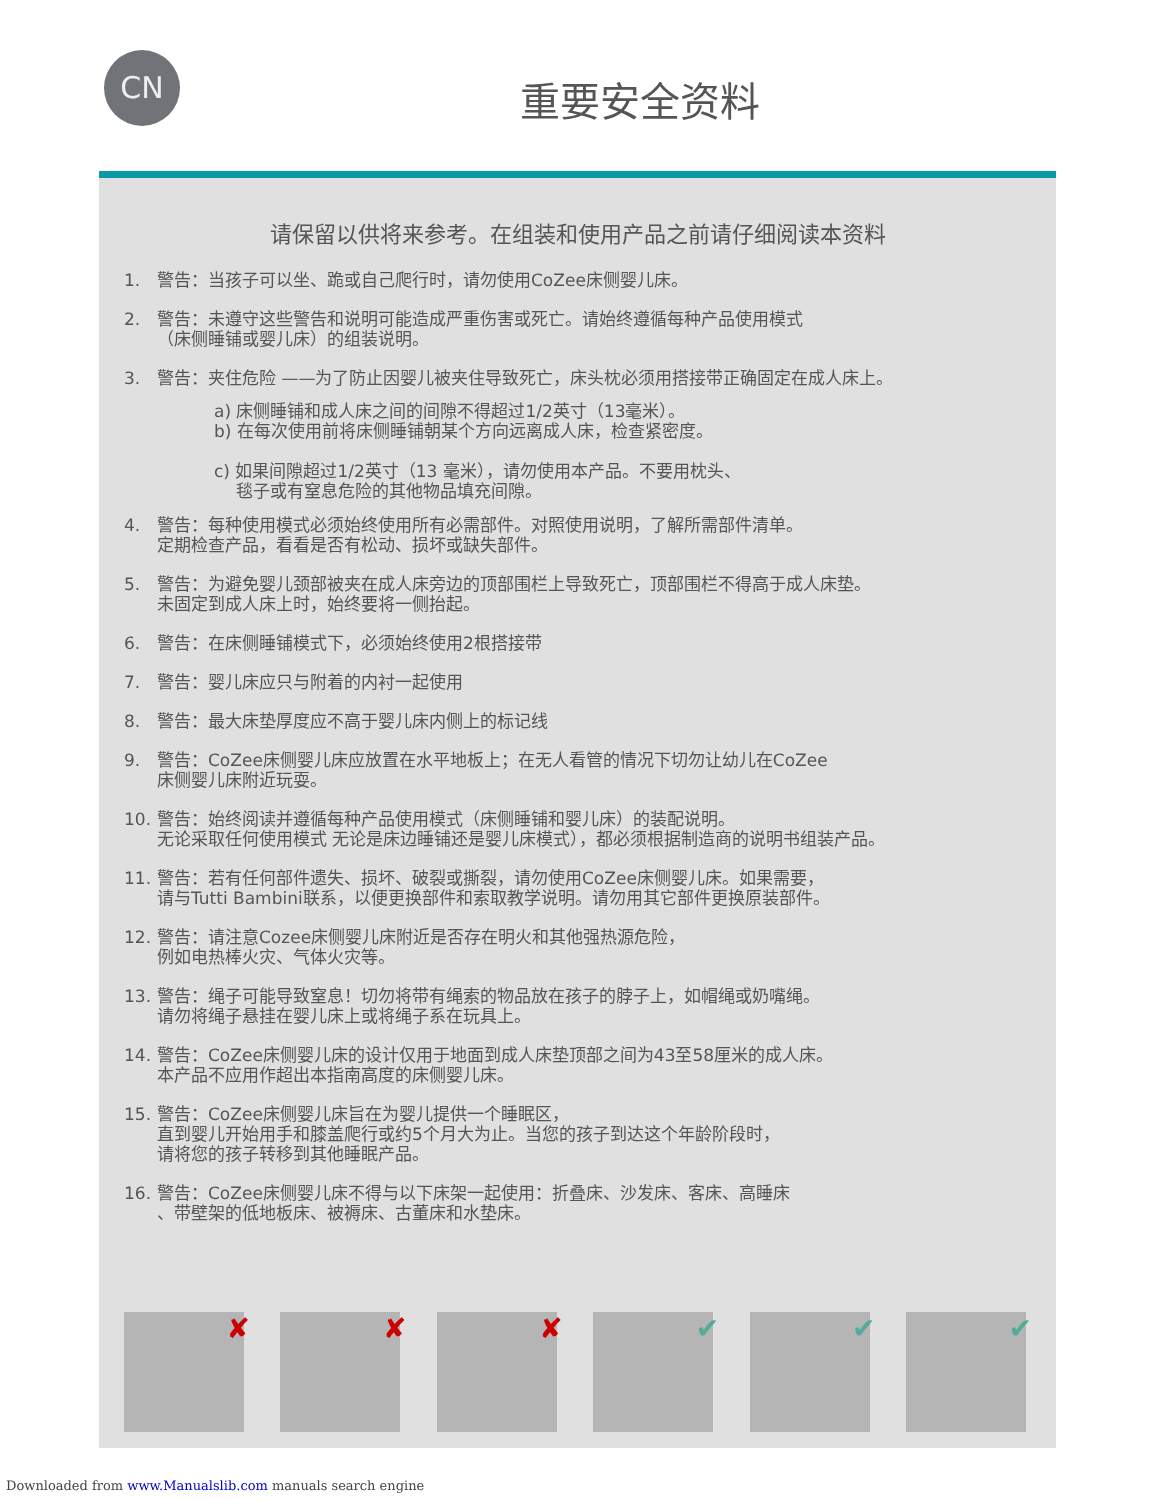CN
重要安全资料
请保留以供将来参考。在组装和使用产品之前请仔细阅读本资料
1. 警告：当孩子可以坐、跪或自己爬行时，请勿使用CoZee床侧婴儿床。
2. 警告：未遵守这些警告和说明可能造成严重伤害或死亡。请始终遵循每种产品使用模式
（床侧睡铺或婴儿床）的组装说明。
3. 警告：夹住危险 ——为了防止因婴儿被夹住导致死亡，床头枕必须用搭接带正确固定在成人床上。
a) 床侧睡铺和成人床之间的间隙不得超过1/2英寸（13毫米）。
b) 在每次使用前将床侧睡铺朝某个方向远离成人床，检查紧密度。
c) 如果间隙超过1/2英寸（13 毫米），请勿使用本产品。不要用枕头、
毯子或有窒息危险的其他物品填充间隙。
4. 警告：每种使用模式必须始终使用所有必需部件。对照使用说明，了解所需部件清单。
定期检查产品，看看是否有松动、损坏或缺失部件。
5. 警告：为避免婴儿颈部被夹在成人床旁边的顶部围栏上导致死亡，顶部围栏不得高于成人床垫。
未固定到成人床上时，始终要将一侧抬起。
6. 警告：在床侧睡铺模式下，必须始终使用2根搭接带
7. 警告：婴儿床应只与附着的内衬一起使用
8. 警告：最大床垫厚度应不高于婴儿床内侧上的标记线
9. 警告：CoZee床侧婴儿床应放置在水平地板上；在无人看管的情况下切勿让幼儿在CoZee
床侧婴儿床附近玩耍。
10. 警告：始终阅读并遵循每种产品使用模式（床侧睡铺和婴儿床）的装配说明。
无论采取任何使用模式 无论是床边睡铺还是婴儿床模式），都必须根据制造商的说明书组装产品。
11. 警告：若有任何部件遗失、损坏、破裂或撕裂，请勿使用CoZee床侧婴儿床。如果需要，
请与Tutti Bambini联系，以便更换部件和索取教学说明。请勿用其它部件更换原装部件。
12. 警告：请注意Cozee床侧婴儿床附近是否存在明火和其他强热源危险，
例如电热棒火灾、气体火灾等。
13. 警告：绳子可能导致窒息！切勿将带有绳索的物品放在孩子的脖子上，如帽绳或奶嘴绳。
请勿将绳子悬挂在婴儿床上或将绳子系在玩具上。
14. 警告：CoZee床侧婴儿床的设计仅用于地面到成人床垫顶部之间为43至58厘米的成人床。
本产品不应用作超出本指南高度的床侧婴儿床。
15. 警告：CoZee床侧婴儿床旨在为婴儿提供一个睡眠区，
直到婴儿开始用手和膝盖爬行或约5个月大为止。当您的孩子到达这个年龄阶段时，
请将您的孩子转移到其他睡眠产品。
16. 警告：CoZee床侧婴儿床不得与以下床架一起使用：折叠床、沙发床、客床、高睡床
、带壁架的低地板床、被褥床、古董床和水垫床。
✘
✘
✘
✔
✔
✔
Downloaded from www.Manualslib.com manuals search engine